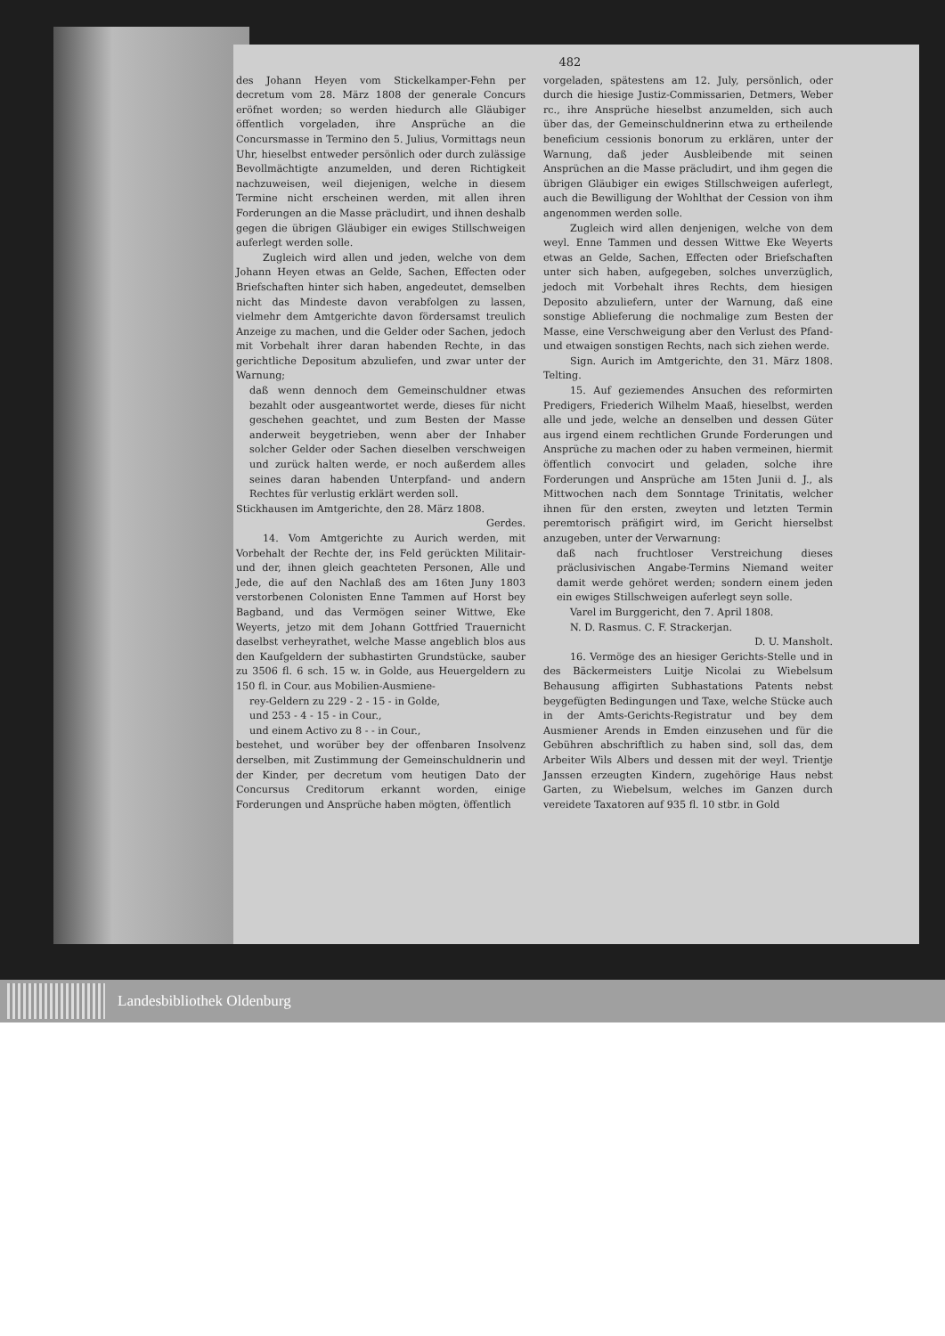482
des Johann Heyen vom Stickelkamper-Fehn per decretum vom 28. März 1808 der generale Concurs eröfnet worden; so werden hiedurch alle Gläubiger öffentlich vorgeladen, ihre Ansprüche an die Concursmasse in Termino den 5. Julius, Vormittags neun Uhr, hieselbst entweder persönlich oder durch zulässige Bevollmächtigte anzumelden, und deren Richtigkeit nachzuweisen, weil diejenigen, welche in diesem Termine nicht erscheinen werden, mit allen ihren Forderungen an die Masse präcludirt, und ihnen deshalb gegen die übrigen Gläubiger ein ewiges Stillschweigen auferlegt werden solle.
Zugleich wird allen und jeden, welche von dem Johann Heyen etwas an Gelde, Sachen, Effecten oder Briefschaften hinter sich haben, angedeutet, demselben nicht das Mindeste davon verabfolgen zu lassen, vielmehr dem Amtgerichte davon fördersamst treulich Anzeige zu machen, und die Gelder oder Sachen, jedoch mit Vorbehalt ihrer daran habenden Rechte, in das gerichtliche Depositum abzuliefen, und zwar unter der Warnung;
daß wenn dennoch dem Gemeinschuldner etwas bezahlt oder ausgeantwortet werde, dieses für nicht geschehen geachtet, und zum Besten der Masse anderweit beygetrieben, wenn aber der Inhaber solcher Gelder oder Sachen dieselben verschweigen und zurück halten werde, er noch außerdem alles seines daran habenden Unterpfand- und andern Rechtes für verlustig erklärt werden soll.
Stickhausen im Amtgerichte, den 28. März 1808.
Gerdes.
14. Vom Amtgerichte zu Aurich werden, mit Vorbehalt der Rechte der, ins Feld gerückten Militair- und der, ihnen gleich geachteten Personen, Alle und Jede, die auf den Nachlaß des am 16ten Juny 1803 verstorbenen Colonisten Enne Tammen auf Horst bey Bagband, und das Vermögen seiner Wittwe, Eke Weyerts, jetzo mit dem Johann Gottfried Trauernicht daselbst verheyrathet, welche Masse angeblich blos aus den Kaufgeldern der subhastirten Grundstücke, sauber zu 3506 fl. 6 sch. 15 w. in Golde, aus Heuergeldern zu 150 fl. in Cour. aus Mobilien-Ausmiene-
rey-Geldern zu 229 - 2 - 15 - in Golde,
und 253 - 4 - 15 - in Cour.,
und einem Activo zu 8 - - in Cour.,
bestehet, und worüber bey der offenbaren Insolvenz derselben, mit Zustimmung der Gemeinschuldnerin und der Kinder, per decretum vom heutigen Dato der Concursus Creditorum erkannt worden, einige Forderungen und Ansprüche haben mögten, öffentlich
vorgeladen, spätestens am 12. July, persönlich, oder durch die hiesige Justiz-Commissarien, Detmers, Weber rc., ihre Ansprüche hieselbst anzumelden, sich auch über das, der Gemeinschuldnerinn etwa zu ertheilende beneficium cessionis bonorum zu erklären, unter der Warnung, daß jeder Ausbleibende mit seinen Ansprüchen an die Masse präcludirt, und ihm gegen die übrigen Gläubiger ein ewiges Stillschweigen auferlegt, auch die Bewilligung der Wohlthat der Cession von ihm angenommen werden solle.
Zugleich wird allen denjenigen, welche von dem weyl. Enne Tammen und dessen Wittwe Eke Weyerts etwas an Gelde, Sachen, Effecten oder Briefschaften unter sich haben, aufgegeben, solches unverzüglich, jedoch mit Vorbehalt ihres Rechts, dem hiesigen Deposito abzuliefern, unter der Warnung, daß eine sonstige Ablieferung die nochmalige zum Besten der Masse, eine Verschweigung aber den Verlust des Pfand- und etwaigen sonstigen Rechts, nach sich ziehen werde.
Sign. Aurich im Amtgerichte, den 31. März 1808. Telting.
15. Auf geziemendes Ansuchen des reformirten Predigers, Friederich Wilhelm Maaß, hieselbst, werden alle und jede, welche an denselben und dessen Güter aus irgend einem rechtlichen Grunde Forderungen und Ansprüche zu machen oder zu haben vermeinen, hiermit öffentlich convocirt und geladen, solche ihre Forderungen und Ansprüche am 15ten Junii d. J., als Mittwochen nach dem Sonntage Trinitatis, welcher ihnen für den ersten, zweyten und letzten Termin peremtorisch präfigirt wird, im Gericht hierselbst anzugeben, unter der Verwarnung:
daß nach fruchtloser Verstreichung dieses präclusivischen Angabe-Termins Niemand weiter damit werde gehöret werden; sondern einem jeden ein ewiges Stillschweigen auferlegt seyn solle.
Varel im Burggericht, den 7. April 1808.
N. D. Rasmus. C. F. Strackerjan.
D. U. Mansholt.
16. Vermöge des an hiesiger Gerichts-Stelle und in des Bäckermeisters Luitje Nicolai zu Wiebelsum Behausung affigirten Subhastations Patents nebst beygefügten Bedingungen und Taxe, welche Stücke auch in der Amts-Gerichts-Registratur und bey dem Ausmiener Arends in Emden einzusehen und für die Gebühren abschriftlich zu haben sind, soll das, dem Arbeiter Wils Albers und dessen mit der weyl. Trientje Janssen erzeugten Kindern, zugehörige Haus nebst Garten, zu Wiebelsum, welches im Ganzen durch vereidete Taxatoren auf 935 fl. 10 stbr. in Gold
Landesbibliothek Oldenburg